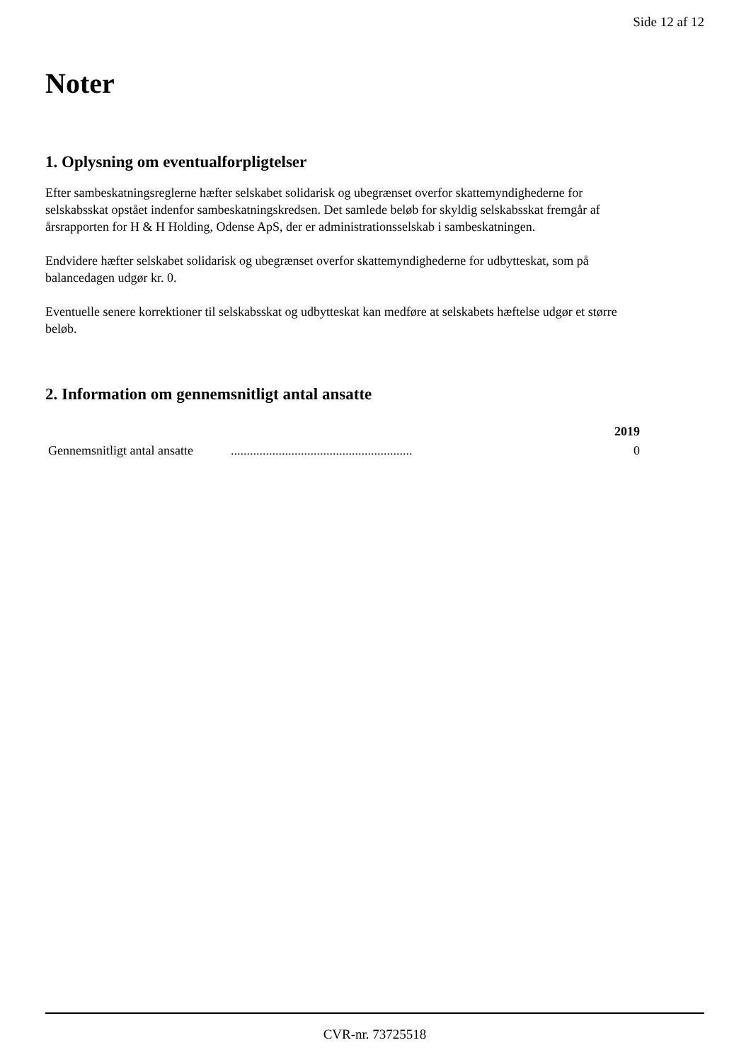Side 12 af 12
Noter
1. Oplysning om eventualforpligtelser
Efter sambeskatningsreglerne hæfter selskabet solidarisk og ubegrænset overfor skattemyndighederne for selskabsskat opstået indenfor sambeskatningskredsen. Det samlede beløb for skyldig selskabsskat fremgår af årsrapporten for H & H Holding, Odense ApS, der er administrationsselskab i sambeskatningen.
Endvidere hæfter selskabet solidarisk og ubegrænset overfor skattemyndighederne for udbytteskat, som på balancedagen udgør kr. 0.
Eventuelle senere korrektioner til selskabsskat og udbytteskat kan medføre at selskabets hæftelse udgør et større beløb.
2. Information om gennemsnitligt antal ansatte
| | | 2019 |
| --- | --- | --- |
| Gennemsnitligt antal ansatte | ......................................................... | 0 |
CVR-nr. 73725518